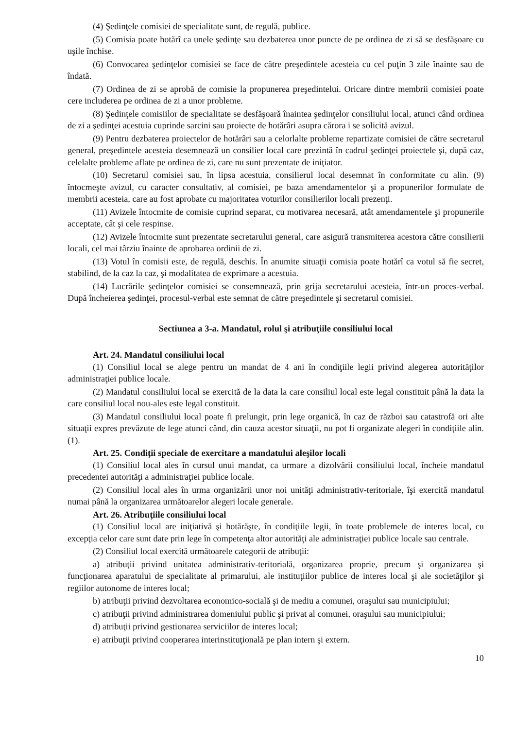(4) Şedinţele comisiei de specialitate sunt, de regulă, publice.
(5) Comisia poate hotărî ca unele şedinţe sau dezbaterea unor puncte de pe ordinea de zi să se desfăşoare cu uşile închise.
(6) Convocarea şedinţelor comisiei se face de către preşedintele acesteia cu cel puţin 3 zile înainte sau de îndată.
(7) Ordinea de zi se aprobă de comisie la propunerea preşedintelui. Oricare dintre membrii comisiei poate cere includerea pe ordinea de zi a unor probleme.
(8) Şedinţele comisiilor de specialitate se desfăşoară înaintea şedinţelor consiliului local, atunci când ordinea de zi a şedinţei acestuia cuprinde sarcini sau proiecte de hotărâri asupra cărora i se solicită avizul.
(9) Pentru dezbaterea proiectelor de hotărâri sau a celorlalte probleme repartizate comisiei de către secretarul general, preşedintele acesteia desemnează un consilier local care prezintă în cadrul şedinţei proiectele şi, după caz, celelalte probleme aflate pe ordinea de zi, care nu sunt prezentate de iniţiator.
(10) Secretarul comisiei sau, în lipsa acestuia, consilierul local desemnat în conformitate cu alin. (9) întocmeşte avizul, cu caracter consultativ, al comisiei, pe baza amendamentelor şi a propunerilor formulate de membrii acesteia, care au fost aprobate cu majoritatea voturilor consilierilor locali prezenţi.
(11) Avizele întocmite de comisie cuprind separat, cu motivarea necesară, atât amendamentele şi propunerile acceptate, cât şi cele respinse.
(12) Avizele întocmite sunt prezentate secretarului general, care asigură transmiterea acestora către consilierii locali, cel mai târziu înainte de aprobarea ordinii de zi.
(13) Votul în comisii este, de regulă, deschis. În anumite situaţii comisia poate hotărî ca votul să fie secret, stabilind, de la caz la caz, şi modalitatea de exprimare a acestuia.
(14) Lucrările şedinţelor comisiei se consemnează, prin grija secretarului acesteia, într-un proces-verbal. După încheierea şedinţei, procesul-verbal este semnat de către preşedintele şi secretarul comisiei.
Sectiunea a 3-a. Mandatul, rolul şi atribuţiile consiliului local
Art. 24. Mandatul consiliului local
(1) Consiliul local se alege pentru un mandat de 4 ani în condiţiile legii privind alegerea autorităţilor administraţiei publice locale.
(2) Mandatul consiliului local se exercită de la data la care consiliul local este legal constituit până la data la care consiliul local nou-ales este legal constituit.
(3) Mandatul consiliului local poate fi prelungit, prin lege organică, în caz de război sau catastrofă ori alte situaţii expres prevăzute de lege atunci când, din cauza acestor situaţii, nu pot fi organizate alegeri în condiţiile alin. (1).
Art. 25. Condiţii speciale de exercitare a mandatului aleşilor locali
(1) Consiliul local ales în cursul unui mandat, ca urmare a dizolvării consiliului local, încheie mandatul precedentei autorităţi a administraţiei publice locale.
(2) Consiliul local ales în urma organizării unor noi unităţi administrativ-teritoriale, îşi exercită mandatul numai până la organizarea următoarelor alegeri locale generale.
Art. 26. Atribuţiile consiliului local
(1) Consiliul local are iniţiativă şi hotărăşte, în condiţiile legii, în toate problemele de interes local, cu excepţia celor care sunt date prin lege în competenţa altor autorităţi ale administraţiei publice locale sau centrale.
(2) Consiliul local exercită următoarele categorii de atribuţii:
a) atribuţii privind unitatea administrativ-teritorială, organizarea proprie, precum şi organizarea şi funcţionarea aparatului de specialitate al primarului, ale instituţiilor publice de interes local şi ale societăţilor şi regiilor autonome de interes local;
b) atribuţii privind dezvoltarea economico-socială şi de mediu a comunei, oraşului sau municipiului;
c) atribuţii privind administrarea domeniului public şi privat al comunei, oraşului sau municipiului;
d) atribuţii privind gestionarea serviciilor de interes local;
e) atribuţii privind cooperarea interinstituţională pe plan intern şi extern.
10